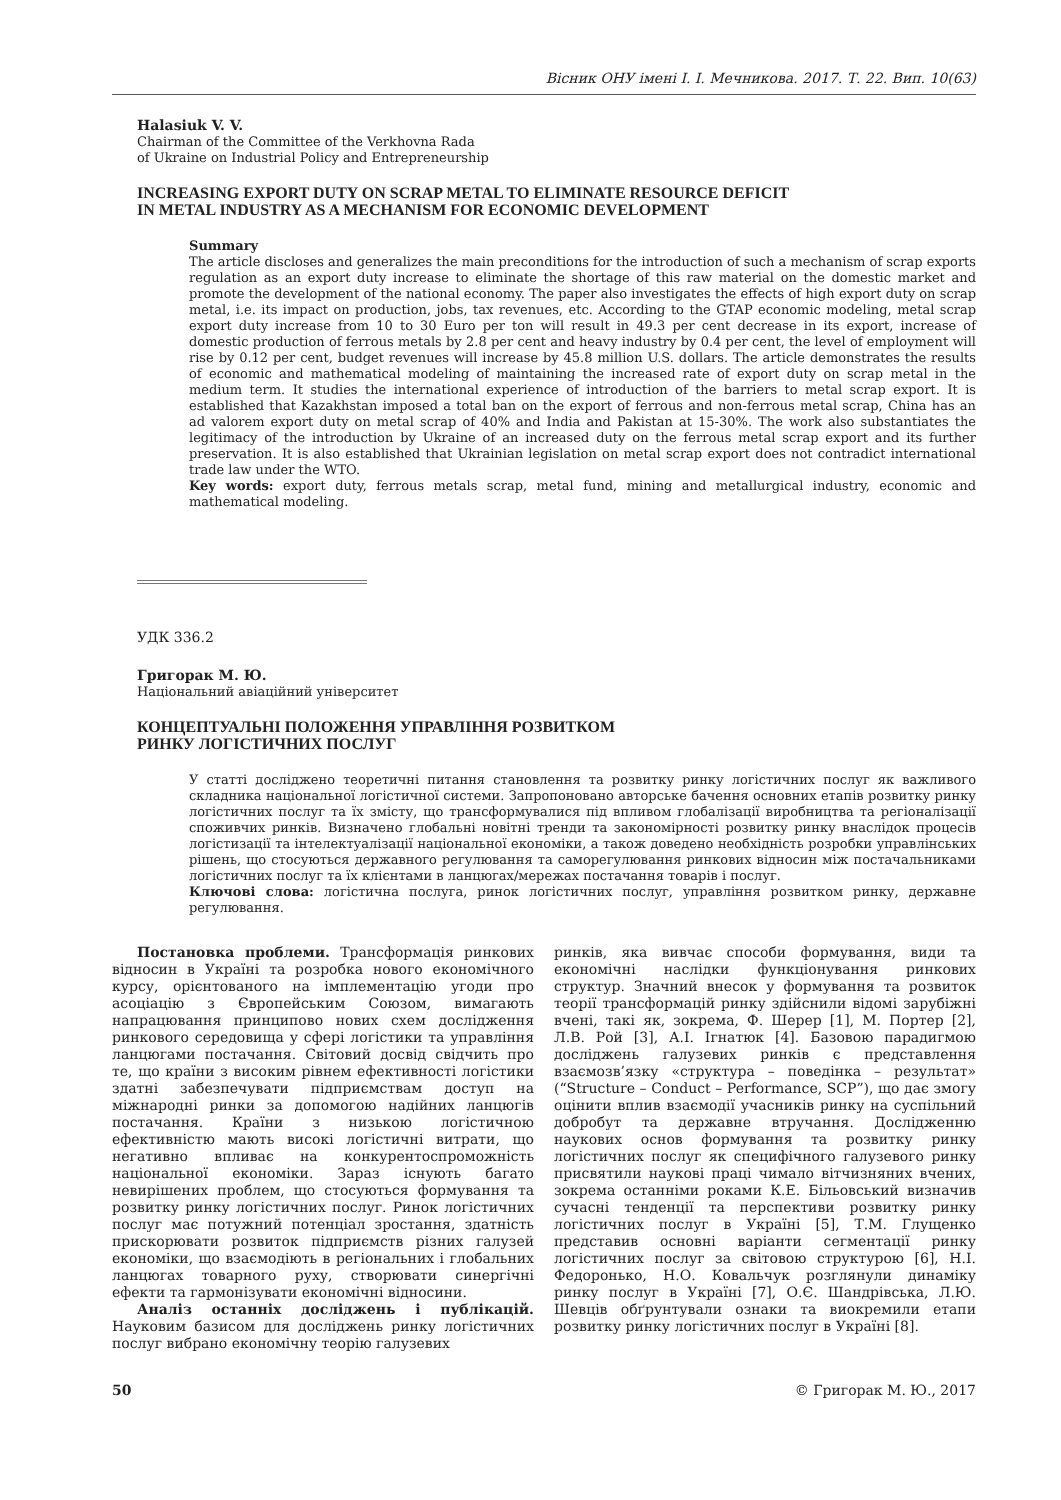Вісник ОНУ імені І. І. Мечникова. 2017. Т. 22. Вип. 10(63)
Halasiuk V. V.
Chairman of the Committee of the Verkhovna Rada
of Ukraine on Industrial Policy and Entrepreneurship
INCREASING EXPORT DUTY ON SCRAP METAL TO ELIMINATE RESOURCE DEFICIT
IN METAL INDUSTRY AS A MECHANISM FOR ECONOMIC DEVELOPMENT
Summary
The article discloses and generalizes the main preconditions for the introduction of such a mechanism of scrap exports regulation as an export duty increase to eliminate the shortage of this raw material on the domestic market and promote the development of the national economy. The paper also investigates the effects of high export duty on scrap metal, i.e. its impact on production, jobs, tax revenues, etc. According to the GTAP economic modeling, metal scrap export duty increase from 10 to 30 Euro per ton will result in 49.3 per cent decrease in its export, increase of domestic production of ferrous metals by 2.8 per cent and heavy industry by 0.4 per cent, the level of employment will rise by 0.12 per cent, budget revenues will increase by 45.8 million U.S. dollars. The article demonstrates the results of economic and mathematical modeling of maintaining the increased rate of export duty on scrap metal in the medium term. It studies the international experience of introduction of the barriers to metal scrap export. It is established that Kazakhstan imposed a total ban on the export of ferrous and non-ferrous metal scrap, China has an ad valorem export duty on metal scrap of 40% and India and Pakistan at 15-30%. The work also substantiates the legitimacy of the introduction by Ukraine of an increased duty on the ferrous metal scrap export and its further preservation. It is also established that Ukrainian legislation on metal scrap export does not contradict international trade law under the WTO.
Key words: export duty, ferrous metals scrap, metal fund, mining and metallurgical industry, economic and mathematical modeling.
УДК 336.2
Григорак М. Ю.
Національний авіаційний університет
КОНЦЕПТУАЛЬНІ ПОЛОЖЕННЯ УПРАВЛІННЯ РОЗВИТКОМ
РИНКУ ЛОГІСТИЧНИХ ПОСЛУГ
У статті досліджено теоретичні питання становлення та розвитку ринку логістичних послуг як важливого складника національної логістичної системи. Запропоновано авторське бачення основних етапів розвитку ринку логістичних послуг та їх змісту, що трансформувалися під впливом глобалізації виробництва та регіоналізації споживчих ринків. Визначено глобальні новітні тренди та закономірності розвитку ринку внаслідок процесів логістизації та інтелектуалізації національної економіки, а також доведено необхідність розробки управлінських рішень, що стосуються державного регулювання та саморегулювання ринкових відносин між постачальниками логістичних послуг та їх клієнтами в ланцюгах/мережах постачання товарів і послуг.
Ключові слова: логістична послуга, ринок логістичних послуг, управління розвитком ринку, державне регулювання.
Постановка проблеми. Трансформація ринкових відносин в Україні та розробка нового економічного курсу, орієнтованого на імплементацію угоди про асоціацію з Європейським Союзом, вимагають напрацювання принципово нових схем дослідження ринкового середовища у сфері логістики та управління ланцюгами постачання. Світовий досвід свідчить про те, що країни з високим рівнем ефективності логістики здатні забезпечувати підприємствам доступ на міжнародні ринки за допомогою надійних ланцюгів постачання. Країни з низькою логістичною ефективністю мають високі логістичні витрати, що негативно впливає на конкурентоспроможність національної економіки. Зараз існують багато невирішених проблем, що стосуються формування та розвитку ринку логістичних послуг. Ринок логістичних послуг має потужний потенціал зростання, здатність прискорювати розвиток підприємств різних галузей економіки, що взаємодіють в регіональних і глобальних ланцюгах товарного руху, створювати синергічні ефекти та гармонізувати економічні відносини.
Аналіз останніх досліджень і публікацій. Науковим базисом для досліджень ринку логістичних послуг вибрано економічну теорію галузевих
ринків, яка вивчає способи формування, види та економічні наслідки функціонування ринкових структур. Значний внесок у формування та розвиток теорії трансформацій ринку здійснили відомі зарубіжні вчені, такі як, зокрема, Ф. Шерер [1], М. Портер [2], Л.В. Рой [3], А.І. Ігнатюк [4]. Базовою парадигмою досліджень галузевих ринків є представлення взаємозв’язку «структура – поведінка – результат» (“Structure – Conduct – Performance, SCP”), що дає змогу оцінити вплив взаємодії учасників ринку на суспільний добробут та державне втручання. Дослідженню наукових основ формування та розвитку ринку логістичних послуг як специфічного галузевого ринку присвятили наукові праці чимало вітчизняних вчених, зокрема останніми роками К.Е. Більовський визначив сучасні тенденції та перспективи розвитку ринку логістичних послуг в Україні [5], Т.М. Глущенко представив основні варіанти сегментації ринку логістичних послуг за світовою структурою [6], Н.І. Федоронько, Н.О. Ковальчук розглянули динаміку ринку послуг в Україні [7], О.Є. Шандрівська, Л.Ю. Шевців обґрунтували ознаки та виокремили етапи розвитку ринку логістичних послуг в Україні [8].
50 © Григорак М. Ю., 2017